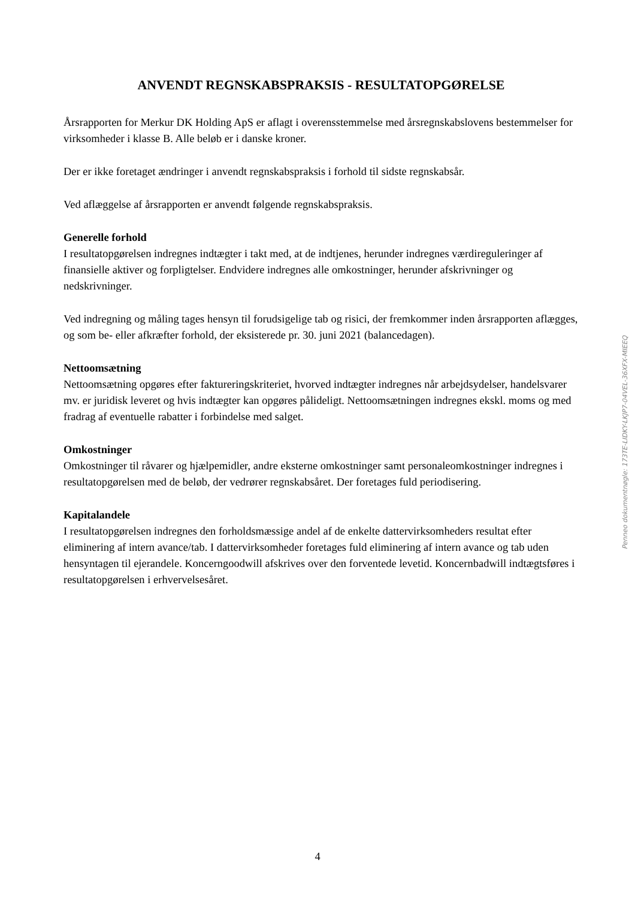ANVENDT REGNSKABSPRAKSIS - RESULTATOPGØRELSE
Årsrapporten for Merkur DK Holding ApS er aflagt i overensstemmelse med årsregnskabslovens bestemmelser for virksomheder i klasse B. Alle beløb er i danske kroner.
Der er ikke foretaget ændringer i anvendt regnskabspraksis i forhold til sidste regnskabsår.
Ved aflæggelse af årsrapporten er anvendt følgende regnskabspraksis.
Generelle forhold
I resultatopgørelsen indregnes indtægter i takt med, at de indtjenes, herunder indregnes værdireguleringer af finansielle aktiver og forpligtelser. Endvidere indregnes alle omkostninger, herunder afskrivninger og nedskrivninger.
Ved indregning og måling tages hensyn til forudsigelige tab og risici, der fremkommer inden årsrapporten aflægges, og som be- eller afkræfter forhold, der eksisterede pr. 30. juni 2021 (balancedagen).
Nettoomsætning
Nettoomsætning opgøres efter faktureringskriteriet, hvorved indtægter indregnes når arbejdsydelser, handelsvarer mv. er juridisk leveret og hvis indtægter kan opgøres pålideligt. Nettoomsætningen indregnes ekskl. moms og med fradrag af eventuelle rabatter i forbindelse med salget.
Omkostninger
Omkostninger til råvarer og hjælpemidler, andre eksterne omkostninger samt personaleomkostninger indregnes i resultatopgørelsen med de beløb, der vedrører regnskabsåret. Der foretages fuld periodisering.
Kapitalandele
I resultatopgørelsen indregnes den forholdsmæssige andel af de enkelte dattervirksomheders resultat efter eliminering af intern avance/tab. I dattervirksomheder foretages fuld eliminering af intern avance og tab uden hensyntagen til ejerandele. Koncerngoodwill afskrives over den forventede levetid. Koncernbadwill indtægtsføres i resultatopgørelsen i erhvervelsesåret.
Penneo dokumentnøgle: 173TE-LIDKY-LKJP7-04VEL-36XFX-MIEEQ
4